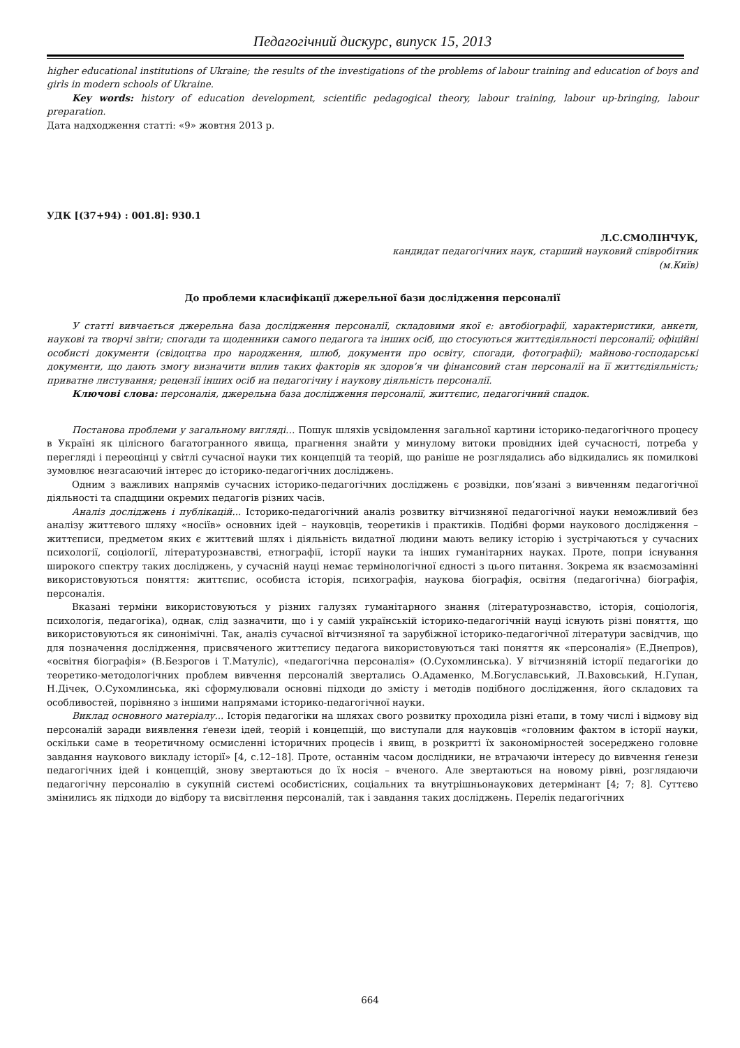Педагогічний дискурс, випуск 15, 2013
higher educational institutions of Ukraine; the results of the investigations of the problems of labour training and education of boys and girls in modern schools of Ukraine.
Key words: history of education development, scientific pedagogical theory, labour training, labour up-bringing, labour preparation.
Дата надходження статті: «9» жовтня 2013 р.
УДК [(37+94) : 001.8]: 930.1
Л.С.СМОЛІНЧУК,
кандидат педагогічних наук, старший науковий співробітник
(м.Київ)
До проблеми класифікації джерельної бази дослідження персоналії
У статті вивчається джерельна база дослідження персоналії, складовими якої є: автобіографії, характеристики, анкети, наукові та творчі звіти; спогади та щоденники самого педагога та інших осіб, що стосуються життєдіяльності персоналії; офіційні особисті документи (свідоцтва про народження, шлюб, документи про освіту, спогади, фотографії); майново-господарські документи, що дають змогу визначити вплив таких факторів як здоров’я чи фінансовий стан персоналії на її життєдіяльність; приватне листування; рецензії інших осіб на педагогічну і наукову діяльність персоналії.
Ключові слова: персоналія, джерельна база дослідження персоналії, життєпис, педагогічний спадок.
Постанова проблеми у загальному вигляді… Пошук шляхів усвідомлення загальної картини історико-педагогічного процесу в Україні як цілісного багатогранного явища, прагнення знайти у минулому витоки провідних ідей сучасності, потреба у перегляді і переоцінці у світлі сучасної науки тих концепцій та теорій, що раніше не розглядались або відкидались як помилкові зумовлює незгасаючий інтерес до історико-педагогічних досліджень.
Одним з важливих напрямів сучасних історико-педагогічних досліджень є розвідки, пов’язані з вивченням педагогічної діяльності та спадщини окремих педагогів різних часів.
Аналіз досліджень і публікацій... Історико-педагогічний аналіз розвитку вітчизняної педагогічної науки неможливий без аналізу життєвого шляху «носіїв» основних ідей – науковців, теоретиків і практиків. Подібні форми наукового дослідження – життєписи, предметом яких є життєвий шлях і діяльність видатної людини мають велику історію і зустрічаються у сучасних психології, соціології, літературознавстві, етнографії, історії науки та інших гуманітарних науках. Проте, попри існування широкого спектру таких досліджень, у сучасній науці немає термінологічної єдності з цього питання. Зокрема як взаємозамінні використовуються поняття: життєпис, особиста історія, психографія, наукова біографія, освітня (педагогічна) біографія, персоналія.
Вказані терміни використовуються у різних галузях гуманітарного знання (літературознавство, історія, соціологія, психологія, педагогіка), однак, слід зазначити, що і у самій українській історико-педагогічній науці існують різні поняття, що використовуються як синонімічні. Так, аналіз сучасної вітчизняної та зарубіжної історико-педагогічної літератури засвідчив, що для позначення дослідження, присвяченого життєпису педагога використовуються такі поняття як «персоналія» (Е.Днепров), «освітня біографія» (В.Безрогов і Т.Матуліс), «педагогічна персоналія» (О.Сухомлинська). У вітчизняній історії педагогіки до теоретико-методологічних проблем вивчення персоналій звертались О.Адаменко, М.Богуславський, Л.Ваховський, Н.Гупан, Н.Дічек, О.Сухомлинська, які сформулювали основні підходи до змісту і методів подібного дослідження, його складових та особливостей, порівняно з іншими напрямами історико-педагогічної науки.
Виклад основного матеріалу... Історія педагогіки на шляхах свого розвитку проходила різні етапи, в тому числі і відмову від персоналій заради виявлення ґенези ідей, теорій і концепцій, що виступали для науковців «головним фактом в історії науки, оскільки саме в теоретичному осмисленні історичних процесів і явищ, в розкритті їх закономірностей зосереджено головне завдання наукового викладу історії» [4, с.12–18]. Проте, останнім часом дослідники, не втрачаючи інтересу до вивчення ґенези педагогічних ідей і концепцій, знову звертаються до їх носія – вченого. Але звертаються на новому рівні, розглядаючи педагогічну персоналію в сукупній системі особистісних, соціальних та внутрішньонаукових детермінант [4; 7; 8]. Суттєво змінились як підходи до відбору та висвітлення персоналій, так і завдання таких досліджень. Перелік педагогічних
664